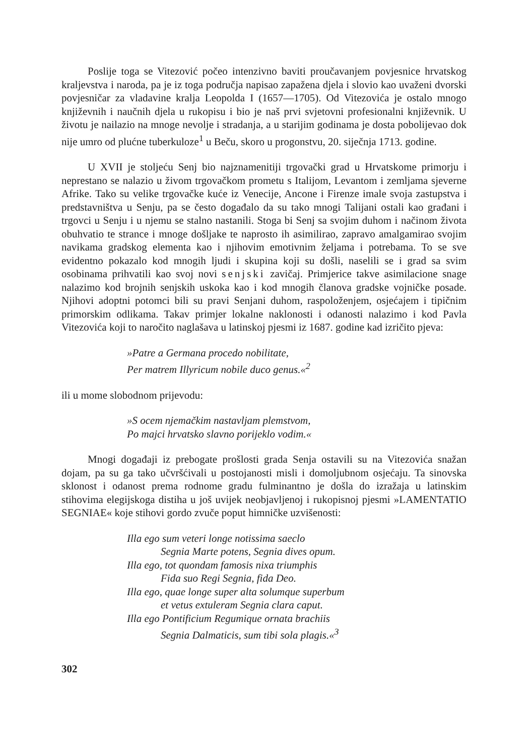Poslije toga se Vitezović počeo intenzivno baviti proučavanjem povjesnice hrvatskog kraljevstva i naroda, pa je iz toga područja napisao zapažena djela i slovio kao uvaženi dvorski povjesničar za vladavine kralja Leopolda I (1657—1705). Od Vitezovića je ostalo mnogo književnih i naučnih djela u rukopisu i bio je naš prvi svjetovni profesionalni književnik. U životu je nailazio na mnoge nevolje i stradanja, a u starijim godinama je dosta pobolijevao dok nije umro od plućne tuberkuloze<sup>1</sup> u Beču, skoro u progonstvu, 20. siječnja 1713. godine.
U XVII je stoljeću Senj bio najznamenitiji trgovački grad u Hrvatskome primorju i neprestano se nalazio u živom trgovačkom prometu s Italijom, Levantom i zemljama sjeverne Afrike. Tako su velike trgovačke kuće iz Venecije, Ancone i Firenze imale svoja zastupstva i predstavništva u Senju, pa se često događalo da su tako mnogi Talijani ostali kao građani i trgovci u Senju i u njemu se stalno nastanili. Stoga bi Senj sa svojim duhom i načinom života obuhvatio te strance i mnoge došljake te naprosto ih asimilirao, zapravo amalgamirao svojim navikama gradskog elementa kao i njihovim emotivnim željama i potrebama. To se sve evidentno pokazalo kod mnogih ljudi i skupina koji su došli, naselili se i grad sa svim osobinama prihvatili kao svoj novi senjski zavičaj. Primjerice takve asimilacione snage nalazimo kod brojnih senjskih uskoka kao i kod mnogih članova gradske vojničke posade. Njihovi adoptni potomci bili su pravi Senjani duhom, raspoloženjem, osjećajem i tipičnim primorskim odlikama. Takav primjer lokalne naklonosti i odanosti nalazimo i kod Pavla Vitezovića koji to naročito naglašava u latinskoj pjesmi iz 1687. godine kad izričito pjeva:
»Patre a Germana procedo nobilitate,
Per matrem Illyricum nobile duco genus.«<sup>2</sup>
ili u mome slobodnom prijevodu:
»S ocem njemačkim nastavljam plemstvom,
Po majci hrvatsko slavno porijeklo vodim.«
Mnogi događaji iz prebogate prošlosti grada Senja ostavili su na Vitezovića snažan dojam, pa su ga tako učvršćivali u postojanosti misli i domoljubnom osjećaju. Ta sinovska sklonost i odanost prema rodnome gradu fulminantno je došla do izražaja u latinskim stihovima elegijskoga distiha u još uvijek neobjavljenoj i rukopisnoj pjesmi »LAMENTATIO SEGNIAE« koje stihovi gordo zvuče poput himničke uzvišenosti:
Illa ego sum veteri longe notissima saeclo
Segnia Marte potens, Segnia dives opum.
Illa ego, tot quondam famosis nixa triumphis
Fida suo Regi Segnia, fida Deo.
Illa ego, quae longe super alta solumque superbum
et vetus extuleram Segnia clara caput.
Illa ego Pontificium Regumique ornata brachiis
Segnia Dalmaticis, sum tibi sola plagis.«<sup>3</sup>
302